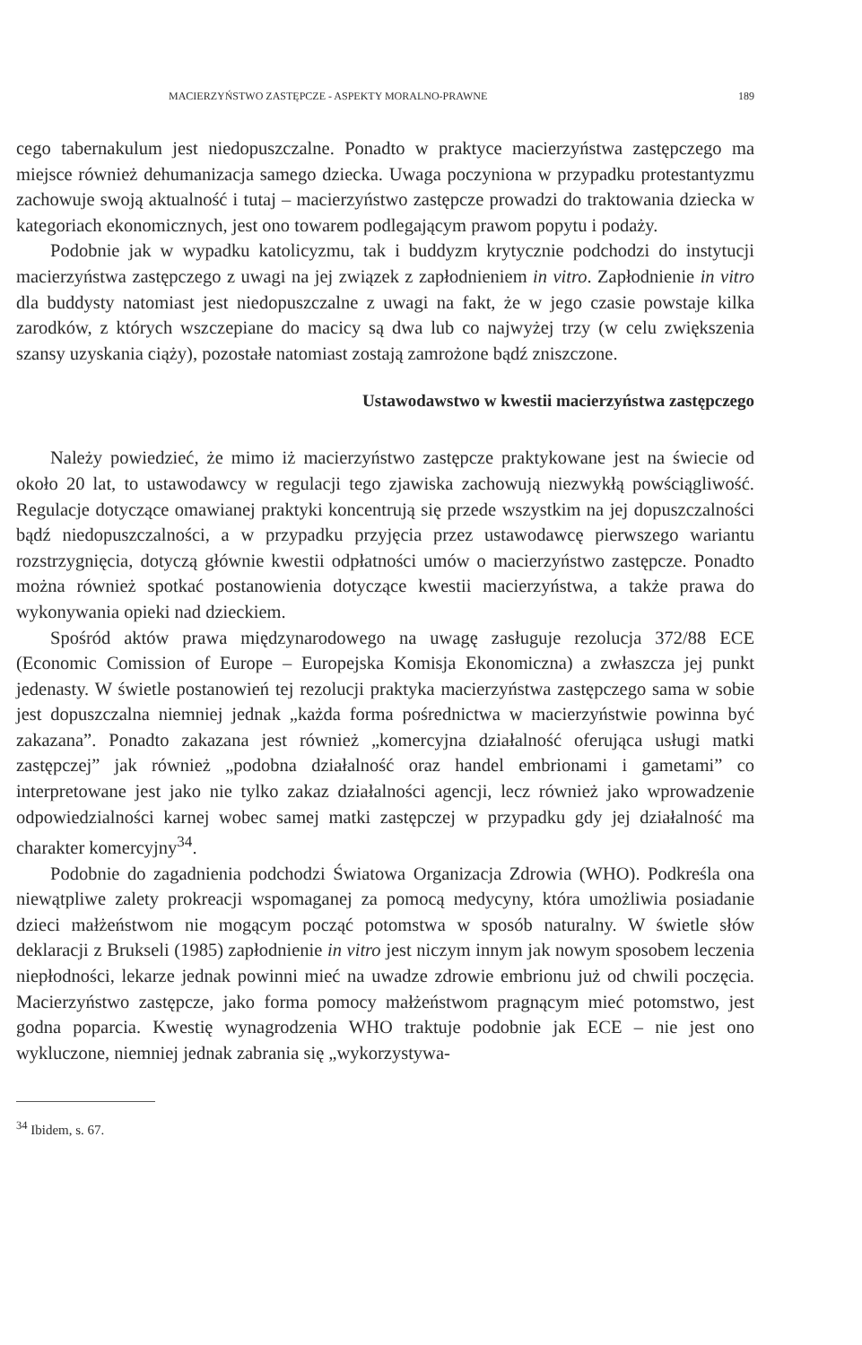MACIERZYŃSTWO ZASTĘPCZE - ASPEKTY MORALNO-PRAWNE 189
cego tabernakulum jest niedopuszczalne. Ponadto w praktyce macierzyństwa zastępczego ma miejsce również dehumanizacja samego dziecka. Uwaga poczyniona w przypadku protestantyzmu zachowuje swoją aktualność i tutaj – macierzyństwo zastępcze prowadzi do traktowania dziecka w kategoriach ekonomicznych, jest ono towarem podlegającym prawom popytu i podaży.
Podobnie jak w wypadku katolicyzmu, tak i buddyzm krytycznie podchodzi do instytucji macierzyństwa zastępczego z uwagi na jej związek z zapłodnieniem in vitro. Zapłodnienie in vitro dla buddysty natomiast jest niedopuszczalne z uwagi na fakt, że w jego czasie powstaje kilka zarodków, z których wszczepiane do macicy są dwa lub co najwyżej trzy (w celu zwiększenia szansy uzyskania ciąży), pozostałe natomiast zostają zamrożone bądź zniszczone.
Ustawodawstwo w kwestii macierzyństwa zastępczego
Należy powiedzieć, że mimo iż macierzyństwo zastępcze praktykowane jest na świecie od około 20 lat, to ustawodawcy w regulacji tego zjawiska zachowują niezwykłą powściągliwość. Regulacje dotyczące omawianej praktyki koncentrują się przede wszystkim na jej dopuszczalności bądź niedopuszczalności, a w przypadku przyjęcia przez ustawodawcę pierwszego wariantu rozstrzygnięcia, dotyczą głównie kwestii odpłatności umów o macierzyństwo zastępcze. Ponadto można również spotkać postanowienia dotyczące kwestii macierzyństwa, a także prawa do wykonywania opieki nad dzieckiem.
Spośród aktów prawa międzynarodowego na uwagę zasługuje rezolucja 372/88 ECE (Economic Comission of Europe – Europejska Komisja Ekonomiczna) a zwłaszcza jej punkt jedenasty. W świetle postanowień tej rezolucji praktyka macierzyństwa zastępczego sama w sobie jest dopuszczalna niemniej jednak „każda forma pośrednictwa w macierzyństwie powinna być zakazana”. Ponadto zakazana jest również „komercyjna działalność oferująca usługi matki zastępczej” jak również „podobna działalność oraz handel embrionami i gametami” co interpretowane jest jako nie tylko zakaz działalności agencji, lecz również jako wprowadzenie odpowiedzialności karnej wobec samej matki zastępczej w przypadku gdy jej działalność ma charakter komercyjny<sup>34</sup>.
Podobnie do zagadnienia podchodzi Światowa Organizacja Zdrowia (WHO). Podkreśla ona niewątpliwe zalety prokreacji wspomaganej za pomocą medycyny, która umożliwia posiadanie dzieci małżeństwom nie mogącym począć potomstwa w sposób naturalny. W świetle słów deklaracji z Brukseli (1985) zapłodnienie in vitro jest niczym innym jak nowym sposobem leczenia niepłodności, lekarze jednak powinni mieć na uwadze zdrowie embrionu już od chwili poczęcia. Macierzyństwo zastępcze, jako forma pomocy małżeństwom pragnącym mieć potomstwo, jest godna poparcia. Kwestię wynagrodzenia WHO traktuje podobnie jak ECE – nie jest ono wykluczone, niemniej jednak zabrania się „wykorzystywa-
<sup>34</sup> Ibidem, s. 67.